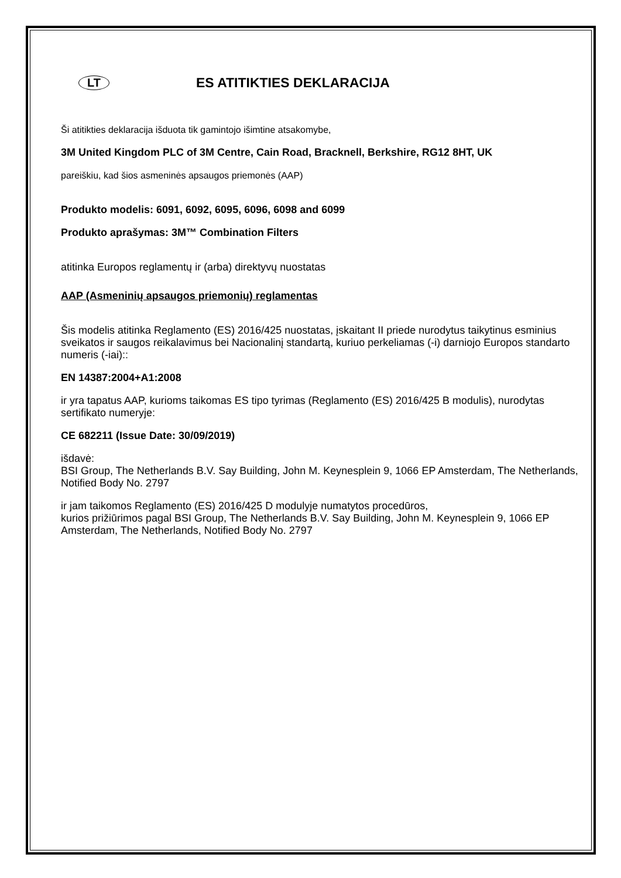LT
ES ATITIKTIES DEKLARACIJA
Ši atitikties deklaracija išduota tik gamintojo išimtine atsakomybe,
3M United Kingdom PLC of 3M Centre, Cain Road, Bracknell, Berkshire, RG12 8HT, UK
pareiškiu, kad šios asmeninės apsaugos priemonės (AAP)
Produkto modelis: 6091, 6092, 6095, 6096, 6098 and 6099
Produkto aprašymas: 3M™ Combination Filters
atitinka Europos reglamentų ir (arba) direktyvų nuostatas
AAP (Asmeninių apsaugos priemonių) reglamentas
Šis modelis atitinka Reglamento (ES) 2016/425 nuostatas, įskaitant II priede nurodytus taikytinus esminius sveikatos ir saugos reikalavimus bei Nacionalinį standartą, kuriuo perkeliamas (-i) darniojo Europos standarto numeris (-iai)::
EN 14387:2004+A1:2008
ir yra tapatus AAP, kurioms taikomas ES tipo tyrimas (Reglamento (ES) 2016/425 B modulis), nurodytas sertifikato numeryje:
CE 682211 (Issue Date: 30/09/2019)
išdavė:
BSI Group, The Netherlands B.V. Say Building, John M. Keynesplein 9, 1066 EP Amsterdam, The Netherlands, Notified Body No. 2797
ir jam taikomos Reglamento (ES) 2016/425 D modulyje numatytos procedūros,
kurios prižiūrimos pagal BSI Group, The Netherlands B.V. Say Building, John M. Keynesplein 9, 1066 EP Amsterdam, The Netherlands, Notified Body No. 2797